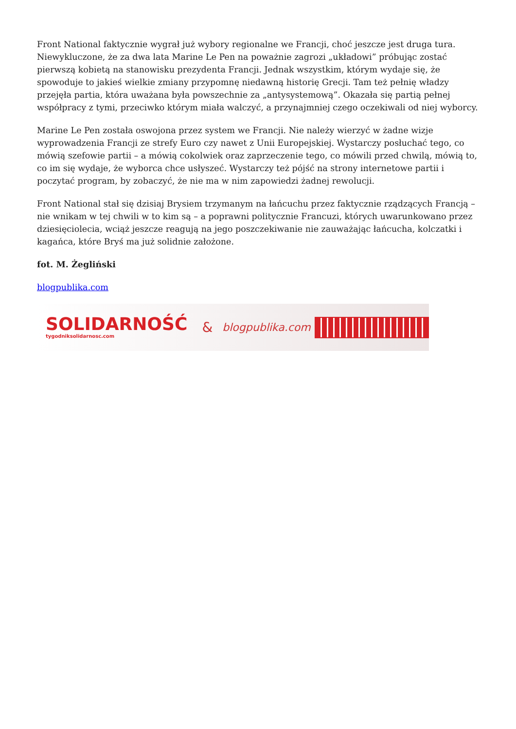Front National faktycznie wygrał już wybory regionalne we Francji, choć jeszcze jest druga tura. Niewykluczone, że za dwa lata Marine Le Pen na poważnie zagrozi „układowi” próbując zostać pierwszą kobietą na stanowisku prezydenta Francji. Jednak wszystkim, którym wydaje się, że spowoduje to jakieś wielkie zmiany przypomnę niedawną historię Grecji. Tam też pełnię władzy przejęła partia, która uważana była powszechnie za „antysystemową”. Okazała się partią pełnej współpracy z tymi, przeciwko którym miała walczyć, a przynajmniej czego oczekiwali od niej wyborcy.
Marine Le Pen została oswojona przez system we Francji. Nie należy wierzyć w żadne wizje wyprowadzenia Francji ze strefy Euro czy nawet z Unii Europejskiej. Wystarczy posłuchać tego, co mówią szefowie partii – a mówią cokolwiek oraz zaprzeczenie tego, co mówili przed chwilą, mówią to, co im się wydaje, że wyborca chce usłyszeć. Wystarczy też pójść na strony internetowe partii i poczytać program, by zobaczyć, że nie ma w nim zapowiedzi żadnej rewolucji.
Front National stał się dzisiaj Brysiem trzymanym na łańcuchu przez faktycznie rządzących Francją – nie wnikam w tej chwili w to kim są – a poprawni politycznie Francuzi, których uwarunkowano przez dziesięciolecia, wciąż jeszcze reagują na jego poszczekiwanie nie zauważając łańcucha, kolczatki i kagańca, które Bryś ma już solidnie założone.
fot. M. Żegliński
blogpublika.com
SOLIDARNOŚĆ
tygodniksolidarnosc.com
& blogpublika.com